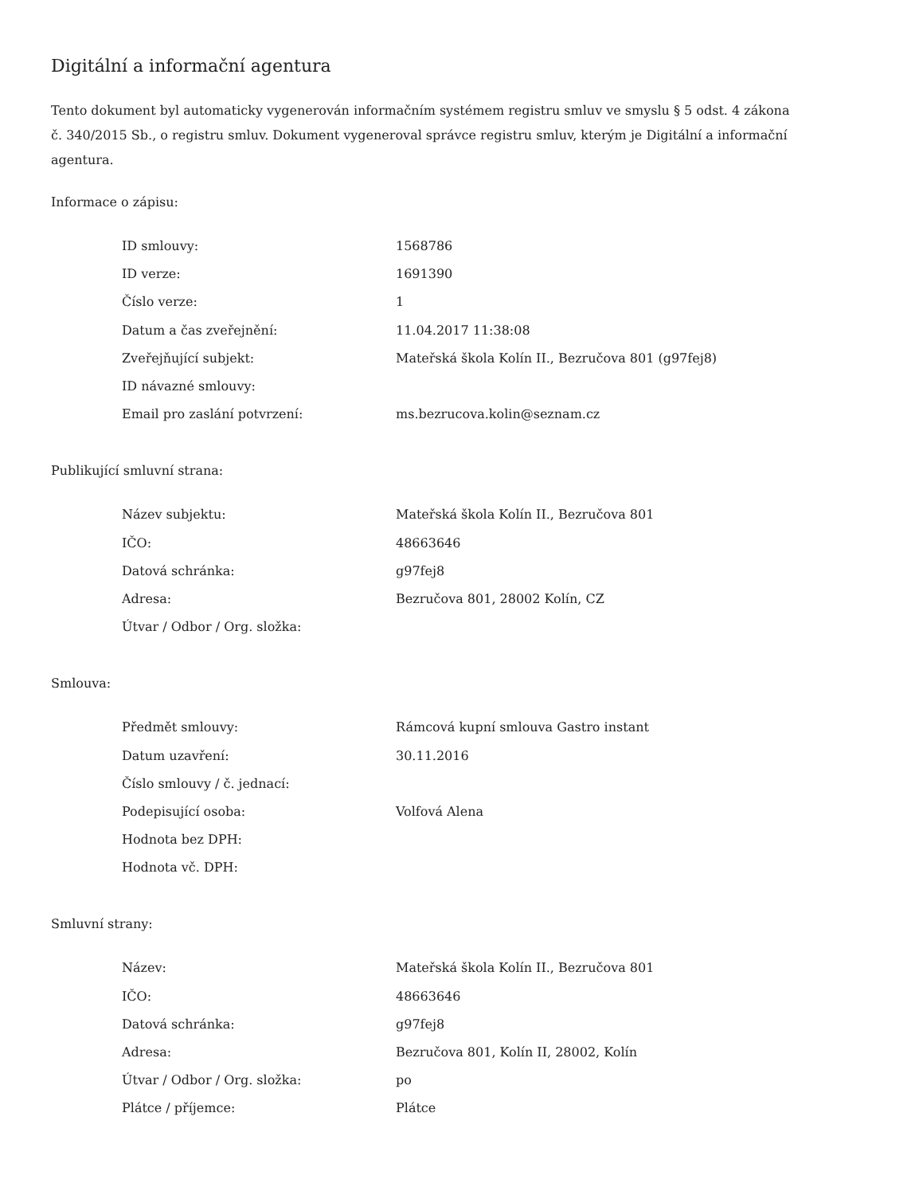Digitální a informační agentura
Tento dokument byl automaticky vygenerován informačním systémem registru smluv ve smyslu § 5 odst. 4 zákona
č. 340/2015 Sb., o registru smluv. Dokument vygeneroval správce registru smluv, kterým je Digitální a informační agentura.
Informace o zápisu:
| ID smlouvy: | 1568786 |
| ID verze: | 1691390 |
| Číslo verze: | 1 |
| Datum a čas zveřejnění: | 11.04.2017 11:38:08 |
| Zveřejňující subjekt: | Mateřská škola Kolín II., Bezručova 801 (g97fej8) |
| ID návazné smlouvy: | |
| Email pro zaslání potvrzení: | ms.bezrucova.kolin@seznam.cz |
Publikující smluvní strana:
| Název subjektu: | Mateřská škola Kolín II., Bezručova 801 |
| IČO: | 48663646 |
| Datová schránka: | g97fej8 |
| Adresa: | Bezručova 801, 28002 Kolín, CZ |
| Útvar / Odbor / Org. složka: | |
Smlouva:
| Předmět smlouvy: | Rámcová kupní smlouva Gastro instant |
| Datum uzavření: | 30.11.2016 |
| Číslo smlouvy / č. jednací: | |
| Podepisující osoba: | Volfová Alena |
| Hodnota bez DPH: | |
| Hodnota vč. DPH: | |
Smluvní strany:
| Název: | Mateřská škola Kolín II., Bezručova 801 |
| IČO: | 48663646 |
| Datová schránka: | g97fej8 |
| Adresa: | Bezručova 801, Kolín II, 28002, Kolín |
| Útvar / Odbor / Org. složka: | po |
| Plátce / příjemce: | Plátce |